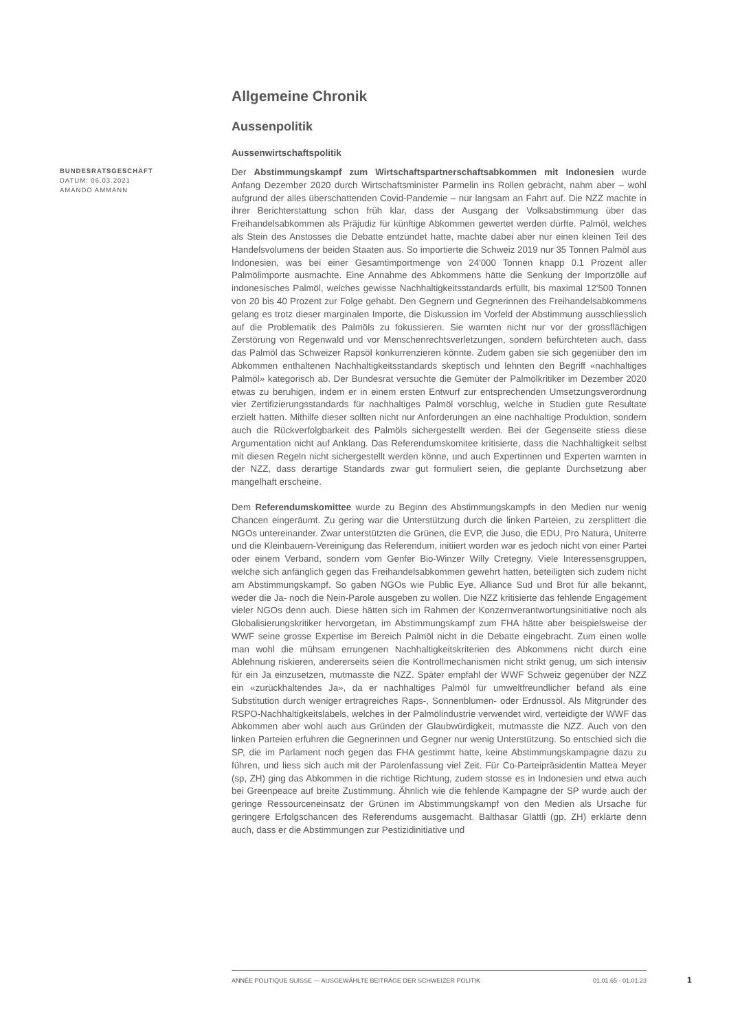Allgemeine Chronik
Aussenpolitik
Aussenwirtschaftspolitik
BUNDESRATSGESCHÄFT
DATUM: 06.03.2021
AMANDO AMMANN
Der Abstimmungskampf zum Wirtschaftspartnerschaftsabkommen mit Indonesien wurde Anfang Dezember 2020 durch Wirtschaftsminister Parmelin ins Rollen gebracht, nahm aber – wohl aufgrund der alles überschattenden Covid-Pandemie – nur langsam an Fahrt auf. Die NZZ machte in ihrer Berichterstattung schon früh klar, dass der Ausgang der Volksabstimmung über das Freihandelsabkommen als Präjudiz für künftige Abkommen gewertet werden dürfte. Palmöl, welches als Stein des Anstosses die Debatte entzündet hatte, machte dabei aber nur einen kleinen Teil des Handelsvolumens der beiden Staaten aus. So importierte die Schweiz 2019 nur 35 Tonnen Palmöl aus Indonesien, was bei einer Gesamtimportmenge von 24'000 Tonnen knapp 0.1 Prozent aller Palmölimporte ausmachte. Eine Annahme des Abkommens hätte die Senkung der Importzölle auf indonesisches Palmöl, welches gewisse Nachhaltigkeitsstandards erfüllt, bis maximal 12'500 Tonnen von 20 bis 40 Prozent zur Folge gehabt. Den Gegnern und Gegnerinnen des Freihandelsabkommens gelang es trotz dieser marginalen Importe, die Diskussion im Vorfeld der Abstimmung ausschliesslich auf die Problematik des Palmöls zu fokussieren. Sie warnten nicht nur vor der grossflächigen Zerstörung von Regenwald und vor Menschenrechtsverletzungen, sondern befürchteten auch, dass das Palmöl das Schweizer Rapsöl konkurrenzieren könnte. Zudem gaben sie sich gegenüber den im Abkommen enthaltenen Nachhaltigkeitsstandards skeptisch und lehnten den Begriff «nachhaltiges Palmöl» kategorisch ab. Der Bundesrat versuchte die Gemüter der Palmölkritiker im Dezember 2020 etwas zu beruhigen, indem er in einem ersten Entwurf zur entsprechenden Umsetzungsverordnung vier Zertifizierungsstandards für nachhaltiges Palmöl vorschlug, welche in Studien gute Resultate erzielt hatten. Mithilfe dieser sollten nicht nur Anforderungen an eine nachhaltige Produktion, sondern auch die Rückverfolgbarkeit des Palmöls sichergestellt werden. Bei der Gegenseite stiess diese Argumentation nicht auf Anklang. Das Referendumskomitee kritisierte, dass die Nachhaltigkeit selbst mit diesen Regeln nicht sichergestellt werden könne, und auch Expertinnen und Experten warnten in der NZZ, dass derartige Standards zwar gut formuliert seien, die geplante Durchsetzung aber mangelhaft erscheine.
Dem Referendumskomittee wurde zu Beginn des Abstimmungskampfs in den Medien nur wenig Chancen eingeräumt. Zu gering war die Unterstützung durch die linken Parteien, zu zersplittert die NGOs untereinander. Zwar unterstützten die Grünen, die EVP, die Juso, die EDU, Pro Natura, Uniterre und die Kleinbauern-Vereinigung das Referendum, initiiert worden war es jedoch nicht von einer Partei oder einem Verband, sondern vom Genfer Bio-Winzer Willy Cretegny. Viele Interessensgruppen, welche sich anfänglich gegen das Freihandelsabkommen gewehrt hatten, beteiligten sich zudem nicht am Abstimmungskampf. So gaben NGOs wie Public Eye, Alliance Sud und Brot für alle bekannt, weder die Ja- noch die Nein-Parole ausgeben zu wollen. Die NZZ kritisierte das fehlende Engagement vieler NGOs denn auch. Diese hätten sich im Rahmen der Konzernverantwortungsinitiative noch als Globalisierungskritiker hervorgetan, im Abstimmungskampf zum FHA hätte aber beispielsweise der WWF seine grosse Expertise im Bereich Palmöl nicht in die Debatte eingebracht. Zum einen wolle man wohl die mühsam errungenen Nachhaltigkeitskriterien des Abkommens nicht durch eine Ablehnung riskieren, andererseits seien die Kontrollmechanismen nicht strikt genug, um sich intensiv für ein Ja einzusetzen, mutmasste die NZZ. Später empfahl der WWF Schweiz gegenüber der NZZ ein «zurückhaltendes Ja», da er nachhaltiges Palmöl für umweltfreundlicher befand als eine Substitution durch weniger ertragreiches Raps-, Sonnenblumen- oder Erdnussöl. Als Mitgründer des RSPO-Nachhaltigkeitslabels, welches in der Palmölindustrie verwendet wird, verteidigte der WWF das Abkommen aber wohl auch aus Gründen der Glaubwürdigkeit, mutmasste die NZZ. Auch von den linken Parteien erfuhren die Gegnerinnen und Gegner nur wenig Unterstützung. So entschied sich die SP, die im Parlament noch gegen das FHA gestimmt hatte, keine Abstimmungskampagne dazu zu führen, und liess sich auch mit der Parolenfassung viel Zeit. Für Co-Parteipräsidentin Mattea Meyer (sp, ZH) ging das Abkommen in die richtige Richtung, zudem stosse es in Indonesien und etwa auch bei Greenpeace auf breite Zustimmung. Ähnlich wie die fehlende Kampagne der SP wurde auch der geringe Ressourceneinsatz der Grünen im Abstimmungskampf von den Medien als Ursache für geringere Erfolgschancen des Referendums ausgemacht. Balthasar Glättli (gp, ZH) erklärte denn auch, dass er die Abstimmungen zur Pestizidinitiative und
ANNÉE POLITIQUE SUISSE — AUSGEWÄHLTE BEITRÄGE DER SCHWEIZER POLITIK 01.01.65 - 01.01.23
1